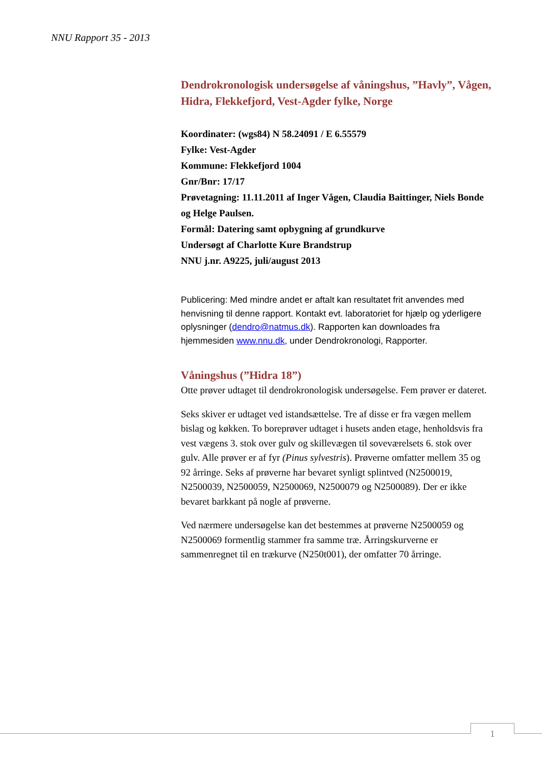NNU Rapport 35 - 2013
Dendrokronologisk undersøgelse af våningshus, ”Havly”, Vågen, Hidra, Flekkefjord, Vest-Agder fylke, Norge
Koordinater: (wgs84) N 58.24091 / E 6.55579
Fylke: Vest-Agder
Kommune: Flekkefjord 1004
Gnr/Bnr: 17/17
Prøvetagning: 11.11.2011 af Inger Vågen, Claudia Baittinger, Niels Bonde og Helge Paulsen.
Formål: Datering samt opbygning af grundkurve
Undersøgt af Charlotte Kure Brandstrup
NNU j.nr. A9225, juli/august 2013
Publicering: Med mindre andet er aftalt kan resultatet frit anvendes med henvisning til denne rapport. Kontakt evt. laboratoriet for hjælp og yderligere oplysninger (dendro@natmus.dk). Rapporten kan downloades fra hjemmesiden www.nnu.dk, under Dendrokronologi, Rapporter.
Våningshus (”Hidra 18”)
Otte prøver udtaget til dendrokronologisk undersøgelse. Fem prøver er dateret.
Seks skiver er udtaget ved istandsættelse. Tre af disse er fra vægen mellem bislag og køkken. To boreprøver udtaget i husets anden etage, henholdsvis fra vest vægens 3. stok over gulv og skillevægen til soveværelsets 6. stok over gulv. Alle prøver er af fyr (Pinus sylvestris). Prøverne omfatter mellem 35 og 92 årringe. Seks af prøverne har bevaret synligt splintved (N2500019, N2500039, N2500059, N2500069, N2500079 og N2500089). Der er ikke bevaret barkkant på nogle af prøverne.
Ved nærmere undersøgelse kan det bestemmes at prøverne N2500059 og N2500069 formentlig stammer fra samme træ. Årringskurverne er sammenregnet til en trækurve (N250t001), der omfatter 70 årringe.
1